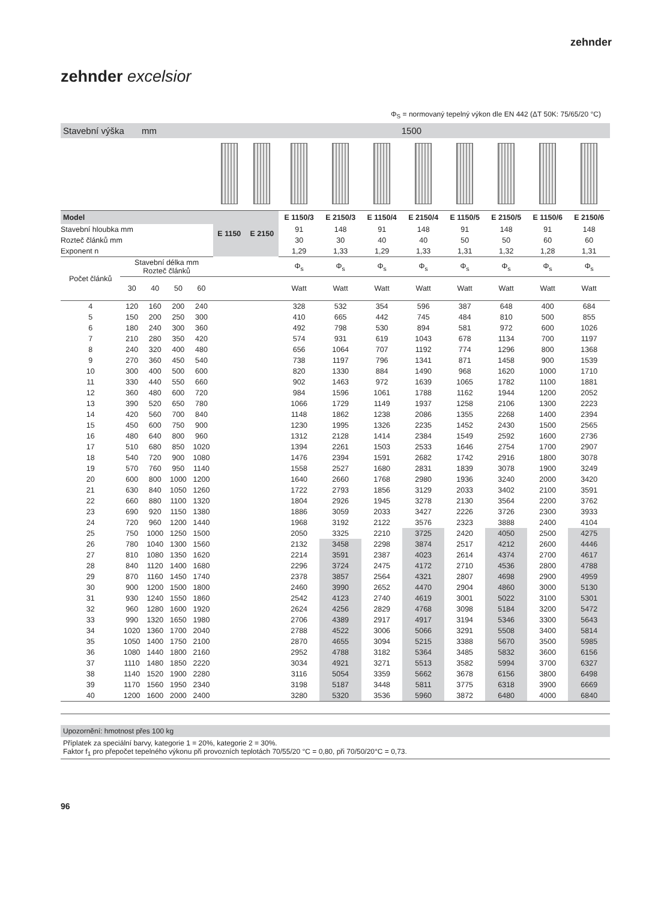zehnder
zehnder excelsior
Φ<sub>S</sub> = normovaný tepelný výkon dle EN 442 (ΔT 50K: 75/65/20 °C)
| Stavební výška mm | | | | | 1500 | | | | | | | | | |
| Model | | | | | E 1150 | E 2150 | E 1150/3 | E 2150/3 | E 1150/4 | E 2150/4 | E 1150/5 | E 2150/5 | E 1150/6 | E 2150/6 |
| Stavební hloubka mm | | | | | | | 91 | 148 | 91 | 148 | 91 | 148 | 91 | 148 |
| Rozteč článků mm | | | | | | | 30 | 30 | 40 | 40 | 50 | 50 | 60 | 60 |
| Exponent n | | | | | | | 1,29 | 1,33 | 1,29 | 1,33 | 1,31 | 1,32 | 1,28 | 1,31 |
| Počet článků | Stavební délka mm Rozteč článků | | | | | | Φ<sub>s</sub> | Φ<sub>s</sub> | Φ<sub>s</sub> | Φ<sub>s</sub> | Φ<sub>s</sub> | Φ<sub>s</sub> | Φ<sub>s</sub> | Φ<sub>s</sub> |
| | 30 | 40 | 50 | 60 | | | Watt | Watt | Watt | Watt | Watt | Watt | Watt | Watt |
| 4 | 120 | 160 | 200 | 240 | | | 328 | 532 | 354 | 596 | 387 | 648 | 400 | 684 |
| 5 | 150 | 200 | 250 | 300 | | | 410 | 665 | 442 | 745 | 484 | 810 | 500 | 855 |
| 6 | 180 | 240 | 300 | 360 | | | 492 | 798 | 530 | 894 | 581 | 972 | 600 | 1026 |
| 7 | 210 | 280 | 350 | 420 | | | 574 | 931 | 619 | 1043 | 678 | 1134 | 700 | 1197 |
| 8 | 240 | 320 | 400 | 480 | | | 656 | 1064 | 707 | 1192 | 774 | 1296 | 800 | 1368 |
| 9 | 270 | 360 | 450 | 540 | | | 738 | 1197 | 796 | 1341 | 871 | 1458 | 900 | 1539 |
| 10 | 300 | 400 | 500 | 600 | | | 820 | 1330 | 884 | 1490 | 968 | 1620 | 1000 | 1710 |
| 11 | 330 | 440 | 550 | 660 | | | 902 | 1463 | 972 | 1639 | 1065 | 1782 | 1100 | 1881 |
| 12 | 360 | 480 | 600 | 720 | | | 984 | 1596 | 1061 | 1788 | 1162 | 1944 | 1200 | 2052 |
| 13 | 390 | 520 | 650 | 780 | | | 1066 | 1729 | 1149 | 1937 | 1258 | 2106 | 1300 | 2223 |
| 14 | 420 | 560 | 700 | 840 | | | 1148 | 1862 | 1238 | 2086 | 1355 | 2268 | 1400 | 2394 |
| 15 | 450 | 600 | 750 | 900 | | | 1230 | 1995 | 1326 | 2235 | 1452 | 2430 | 1500 | 2565 |
| 16 | 480 | 640 | 800 | 960 | | | 1312 | 2128 | 1414 | 2384 | 1549 | 2592 | 1600 | 2736 |
| 17 | 510 | 680 | 850 | 1020 | | | 1394 | 2261 | 1503 | 2533 | 1646 | 2754 | 1700 | 2907 |
| 18 | 540 | 720 | 900 | 1080 | | | 1476 | 2394 | 1591 | 2682 | 1742 | 2916 | 1800 | 3078 |
| 19 | 570 | 760 | 950 | 1140 | | | 1558 | 2527 | 1680 | 2831 | 1839 | 3078 | 1900 | 3249 |
| 20 | 600 | 800 | 1000 | 1200 | | | 1640 | 2660 | 1768 | 2980 | 1936 | 3240 | 2000 | 3420 |
| 21 | 630 | 840 | 1050 | 1260 | | | 1722 | 2793 | 1856 | 3129 | 2033 | 3402 | 2100 | 3591 |
| 22 | 660 | 880 | 1100 | 1320 | | | 1804 | 2926 | 1945 | 3278 | 2130 | 3564 | 2200 | 3762 |
| 23 | 690 | 920 | 1150 | 1380 | | | 1886 | 3059 | 2033 | 3427 | 2226 | 3726 | 2300 | 3933 |
| 24 | 720 | 960 | 1200 | 1440 | | | 1968 | 3192 | 2122 | 3576 | 2323 | 3888 | 2400 | 4104 |
| 25 | 750 | 1000 | 1250 | 1500 | | | 2050 | 3325 | 2210 | 3725 | 2420 | 4050 | 2500 | 4275 |
| 26 | 780 | 1040 | 1300 | 1560 | | | 2132 | 3458 | 2298 | 3874 | 2517 | 4212 | 2600 | 4446 |
| 27 | 810 | 1080 | 1350 | 1620 | | | 2214 | 3591 | 2387 | 4023 | 2614 | 4374 | 2700 | 4617 |
| 28 | 840 | 1120 | 1400 | 1680 | | | 2296 | 3724 | 2475 | 4172 | 2710 | 4536 | 2800 | 4788 |
| 29 | 870 | 1160 | 1450 | 1740 | | | 2378 | 3857 | 2564 | 4321 | 2807 | 4698 | 2900 | 4959 |
| 30 | 900 | 1200 | 1500 | 1800 | | | 2460 | 3990 | 2652 | 4470 | 2904 | 4860 | 3000 | 5130 |
| 31 | 930 | 1240 | 1550 | 1860 | | | 2542 | 4123 | 2740 | 4619 | 3001 | 5022 | 3100 | 5301 |
| 32 | 960 | 1280 | 1600 | 1920 | | | 2624 | 4256 | 2829 | 4768 | 3098 | 5184 | 3200 | 5472 |
| 33 | 990 | 1320 | 1650 | 1980 | | | 2706 | 4389 | 2917 | 4917 | 3194 | 5346 | 3300 | 5643 |
| 34 | 1020 | 1360 | 1700 | 2040 | | | 2788 | 4522 | 3006 | 5066 | 3291 | 5508 | 3400 | 5814 |
| 35 | 1050 | 1400 | 1750 | 2100 | | | 2870 | 4655 | 3094 | 5215 | 3388 | 5670 | 3500 | 5985 |
| 36 | 1080 | 1440 | 1800 | 2160 | | | 2952 | 4788 | 3182 | 5364 | 3485 | 5832 | 3600 | 6156 |
| 37 | 1110 | 1480 | 1850 | 2220 | | | 3034 | 4921 | 3271 | 5513 | 3582 | 5994 | 3700 | 6327 |
| 38 | 1140 | 1520 | 1900 | 2280 | | | 3116 | 5054 | 3359 | 5662 | 3678 | 6156 | 3800 | 6498 |
| 39 | 1170 | 1560 | 1950 | 2340 | | | 3198 | 5187 | 3448 | 5811 | 3775 | 6318 | 3900 | 6669 |
| 40 | 1200 | 1600 | 2000 | 2400 | | | 3280 | 5320 | 3536 | 5960 | 3872 | 6480 | 4000 | 6840 |
Upozornění: hmotnost přes 100 kg
Příplatek za speciální barvy, kategorie 1 = 20%, kategorie 2 = 30%.
Faktor f<sub>1</sub> pro přepočet tepelného výkonu při provozních teplotách 70/55/20 °C = 0,80, při 70/50/20°C = 0,73.
96